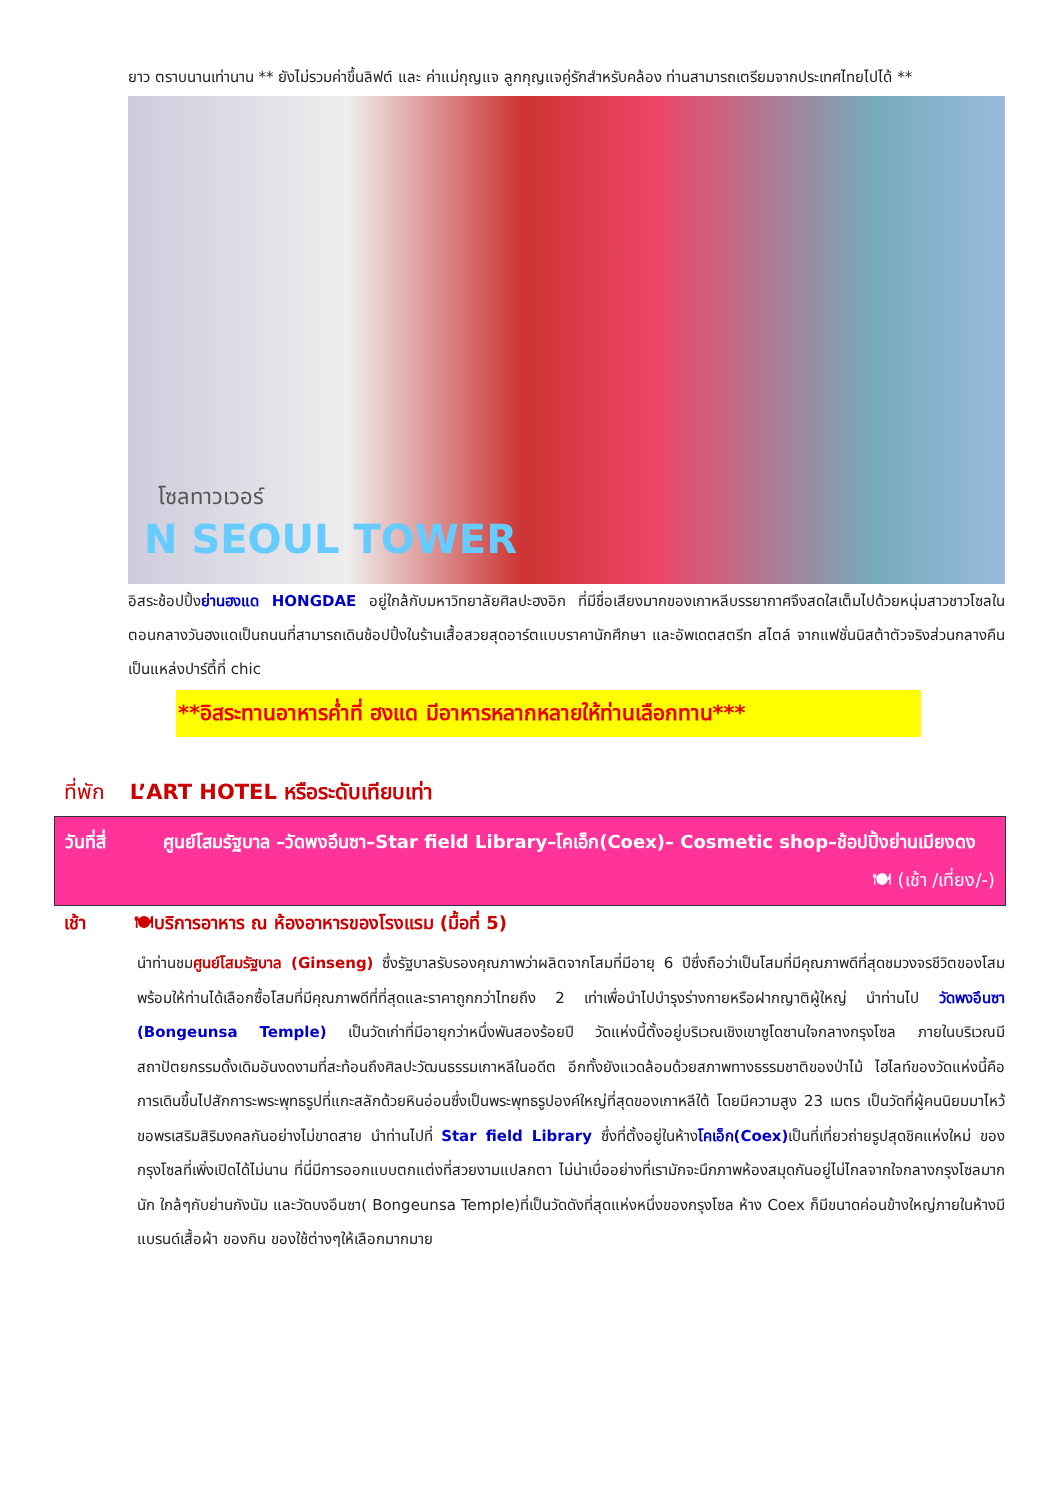ยาว ตราบนานเท่านาน ** ยังไม่รวมค่าขึ้นลิฟต์ และ ค่าแม่กุญแจ ลูกกุญแจคู่รักสำหรับคล้อง ท่านสามารถเตรียมจากประเทศไทยไปได้ **
โซลทาวเวอร์
N SEOUL TOWER
อิสระช้อปปิ้งย่านฮงแด HONGDAE อยู่ใกล้กับมหาวิทยาลัยศิลปะฮงอิก ที่มีชื่อเสียงมากของเกาหลีบรรยากาศจึงสดใสเต็มไปด้วยหนุ่มสาวชาวโซลในตอนกลางวันฮงแดเป็นถนนที่สามารถเดินช้อปปิ้งในร้านเสื้อสวยสุดอาร์ตแบบราคานักศึกษา และอัพเดตสตรีท สไตล์ จากแฟชั่นนิสต้าตัวจริงส่วนกลางคืนเป็นแหล่งปาร์ตี้ที่ chic
**อิสระทานอาหารค่ำที่ ฮงแด มีอาหารหลากหลายให้ท่านเลือกทาน***
ที่พัก L’ART HOTEL หรือระดับเทียบเท่า
วันที่สี่ ศูนย์โสมรัฐบาล –วัดพงอึนซา–Star field Library–โคเอ็ก(Coex)– Cosmetic shop–ช้อปปิ้งย่านเมียงดง 🍽 (เช้า /เที่ยง/-)
เช้า 🍽บริการอาหาร ณ ห้องอาหารของโรงแรม (มื้อที่ 5)
นำท่านชมศูนย์โสมรัฐบาล (Ginseng) ซึ่งรัฐบาลรับรองคุณภาพว่าผลิตจากโสมที่มีอายุ 6 ปีซึ่งถือว่าเป็นโสมที่มีคุณภาพดีที่สุดชมวงจรชีวิตของโสมพร้อมให้ท่านได้เลือกซื้อโสมที่มีคุณภาพดีที่ที่สุดและราคาถูกกว่าไทยถึง 2 เท่าเพื่อนำไปบำรุงร่างกายหรือฝากญาติผู้ใหญ่ นำท่านไป วัดพงอึนซา (Bongeunsa Temple) เป็นวัดเก่าที่มีอายุกว่าหนึ่งพันสองร้อยปี วัดแห่งนี้ตั้งอยู่บริเวณเชิงเขาซูโดซานใจกลางกรุงโซล ภายในบริเวณมีสถาปัตยกรรมดั้งเดิมอันงดงามที่สะท้อนถึงศิลปะวัฒนธรรมเกาหลีในอดีต อีกทั้งยังแวดล้อมด้วยสภาพทางธรรมชาติของป่าไม้ ไฮไลท์ของวัดแห่งนี้คือการเดินขึ้นไปสักการะพระพุทธรูปที่แกะสลักด้วยหินอ่อนซึ่งเป็นพระพุทธรูปองค์ใหญ่ที่สุดของเกาหลีใต้ โดยมีความสูง 23 เมตร เป็นวัดที่ผู้คนนิยมมาไหว้ขอพรเสริมสิริมงคลกันอย่างไม่ขาดสาย นำท่านไปที่ Star field Library ซึ่งที่ตั้งอยู่ในห้างโคเอ็ก(Coex) เป็นที่เที่ยวถ่ายรูปสุดชิคแห่งใหม่ ของกรุงโซลที่เพิ่งเปิดได้ไม่นาน ที่นี่มีการออกแบบตกแต่งที่สวยงามแปลกตา ไม่น่าเบื่ออย่างที่เรามักจะนึกภาพห้องสมุดกันอยู่ไม่ไกลจากใจกลางกรุงโซลมากนัก ใกล้ๆกับย่านกังนัม และวัดบงอึนซา( Bongeunsa Temple)ที่เป็นวัดดังที่สุดแห่งหนึ่งของกรุงโซล ห้าง Coex ก็มีขนาดค่อนข้างใหญ่ภายในห้างมีแบรนด์เสื้อผ้า ของกิน ของใช้ต่างๆให้เลือกมากมาย